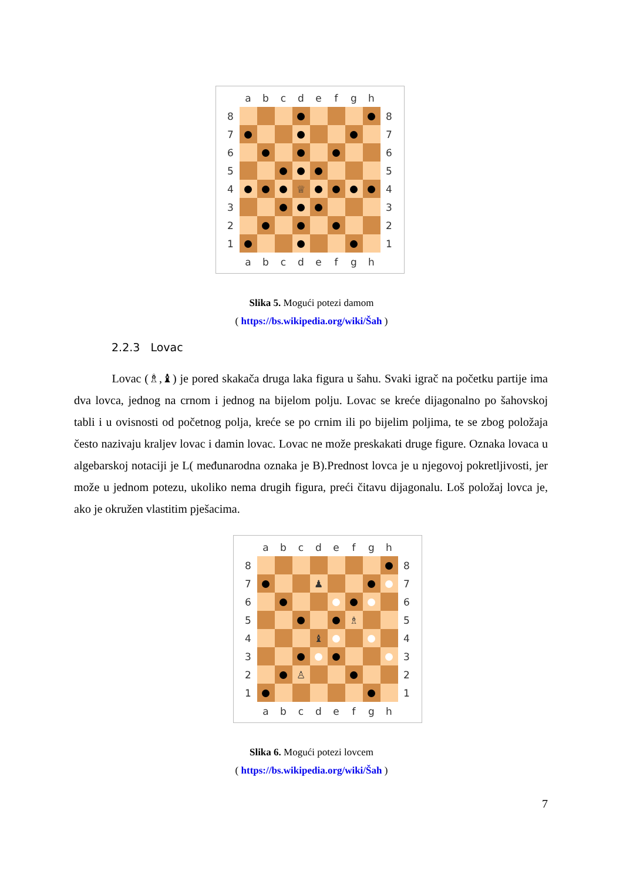| | a | b | c | d | e | f | g | h | |
| 8 | | | | | | | | | 8 |
| 7 | | | | | | | | | 7 |
| 6 | | | | | | | | | 6 |
| 5 | | | | | | | | | 5 |
| 4 | | | | ♕ | | | | | 4 |
| 3 | | | | | | | | | 3 |
| 2 | | | | | | | | | 2 |
| 1 | | | | | | | | | 1 |
| | a | b | c | d | e | f | g | h | |
Slika 5. Mogući potezi damom
( https://bs.wikipedia.org/wiki/Šah )
2.2.3 Lovac
Lovac (♗,♝) je pored skakača druga laka figura u šahu. Svaki igrač na početku partije ima dva lovca, jednog na crnom i jednog na bijelom polju. Lovac se kreće dijagonalno po šahovskoj tabli i u ovisnosti od početnog polja, kreće se po crnim ili po bijelim poljima, te se zbog položaja često nazivaju kraljev lovac i damin lovac. Lovac ne može preskakati druge figure. Oznaka lovaca u algebarskoj notaciji je L( međunarodna oznaka je B).Prednost lovca je u njegovoj pokretljivosti, jer može u jednom potezu, ukoliko nema drugih figura, preći čitavu dijagonalu. Loš položaj lovca je, ako je okružen vlastitim pješacima.
| | a | b | c | d | e | f | g | h | |
| 8 | | | | | | | | | 8 |
| 7 | | | | ♟ | | | | | 7 |
| 6 | | | | | | | | | 6 |
| 5 | | | | | | ♗ | | | 5 |
| 4 | | | | ♝ | | | | | 4 |
| 3 | | | | | | | | | 3 |
| 2 | | | ♙ | | | | | | 2 |
| 1 | | | | | | | | | 1 |
| | a | b | c | d | e | f | g | h | |
Slika 6. Mogući potezi lovcem
( https://bs.wikipedia.org/wiki/Šah )
7